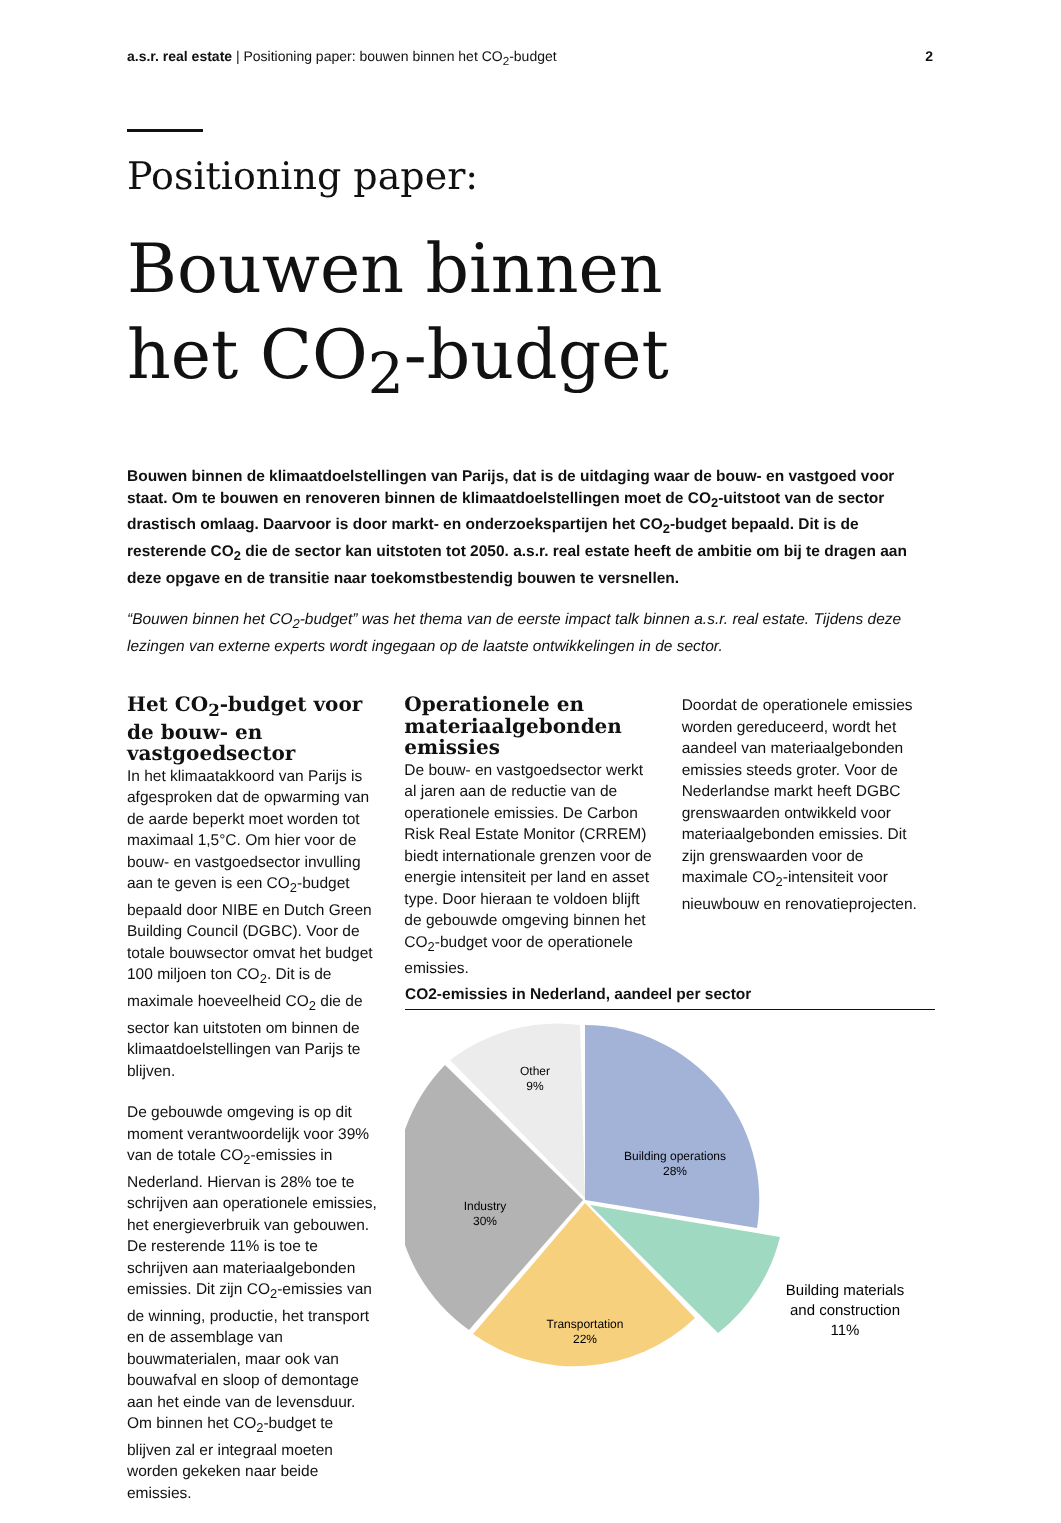a.s.r. real estate | Positioning paper: bouwen binnen het CO<sub>2</sub>-budget
2
Positioning paper:
Bouwen binnen
het CO<sub>2</sub>-budget
Bouwen binnen de klimaatdoelstellingen van Parijs, dat is de uitdaging waar de bouw- en vastgoed voor staat. Om te bouwen en renoveren binnen de klimaatdoelstellingen moet de CO<sub>2</sub>-uitstoot van de sector drastisch omlaag. Daarvoor is door markt- en onderzoekspartijen het CO<sub>2</sub>-budget bepaald. Dit is de resterende CO<sub>2</sub> die de sector kan uitstoten tot 2050. a.s.r. real estate heeft de ambitie om bij te dragen aan deze opgave en de transitie naar toekomstbestendig bouwen te versnellen.
“Bouwen binnen het CO<sub>2</sub>-budget” was het thema van de eerste impact talk binnen a.s.r. real estate. Tijdens deze lezingen van externe experts wordt ingegaan op de laatste ontwikkelingen in de sector.
Het CO<sub>2</sub>-budget voor de bouw- en vastgoedsector
In het klimaatakkoord van Parijs is afgesproken dat de opwarming van de aarde beperkt moet worden tot maximaal 1,5°C. Om hier voor de bouw- en vastgoedsector invulling aan te geven is een CO<sub>2</sub>-budget bepaald door NIBE en Dutch Green Building Council (DGBC). Voor de totale bouwsector omvat het budget 100 miljoen ton CO<sub>2</sub>. Dit is de maximale hoeveelheid CO<sub>2</sub> die de sector kan uitstoten om binnen de klimaatdoelstellingen van Parijs te blijven.
De gebouwde omgeving is op dit moment verantwoordelijk voor 39% van de totale CO<sub>2</sub>-emissies in Nederland. Hiervan is 28% toe te schrijven aan operationele emissies, het energieverbruik van gebouwen. De resterende 11% is toe te schrijven aan materiaalgebonden emissies. Dit zijn CO<sub>2</sub>-emissies van de winning, productie, het transport en de assemblage van bouwmaterialen, maar ook van bouwafval en sloop of demontage aan het einde van de levensduur. Om binnen het CO<sub>2</sub>-budget te blijven zal er integraal moeten worden gekeken naar beide emissies.
Operationele en materiaalgebonden emissies
De bouw- en vastgoedsector werkt al jaren aan de reductie van de operationele emissies. De Carbon Risk Real Estate Monitor (CRREM) biedt internationale grenzen voor de energie intensiteit per land en asset type. Door hieraan te voldoen blijft de gebouwde omgeving binnen het CO<sub>2</sub>-budget voor de operationele emissies.
Doordat de operationele emissies worden gereduceerd, wordt het aandeel van materiaalgebonden emissies steeds groter. Voor de Nederlandse markt heeft DGBC grenswaarden ontwikkeld voor materiaalgebonden emissies. Dit zijn grenswaarden voor de maximale CO<sub>2</sub>-intensiteit voor nieuwbouw en renovatieprojecten.
CO2-emissies in Nederland, aandeel per sector
Other
9%
Building operations
28%
Industry
30%
Transportation
22%
Building materials
and construction
11%